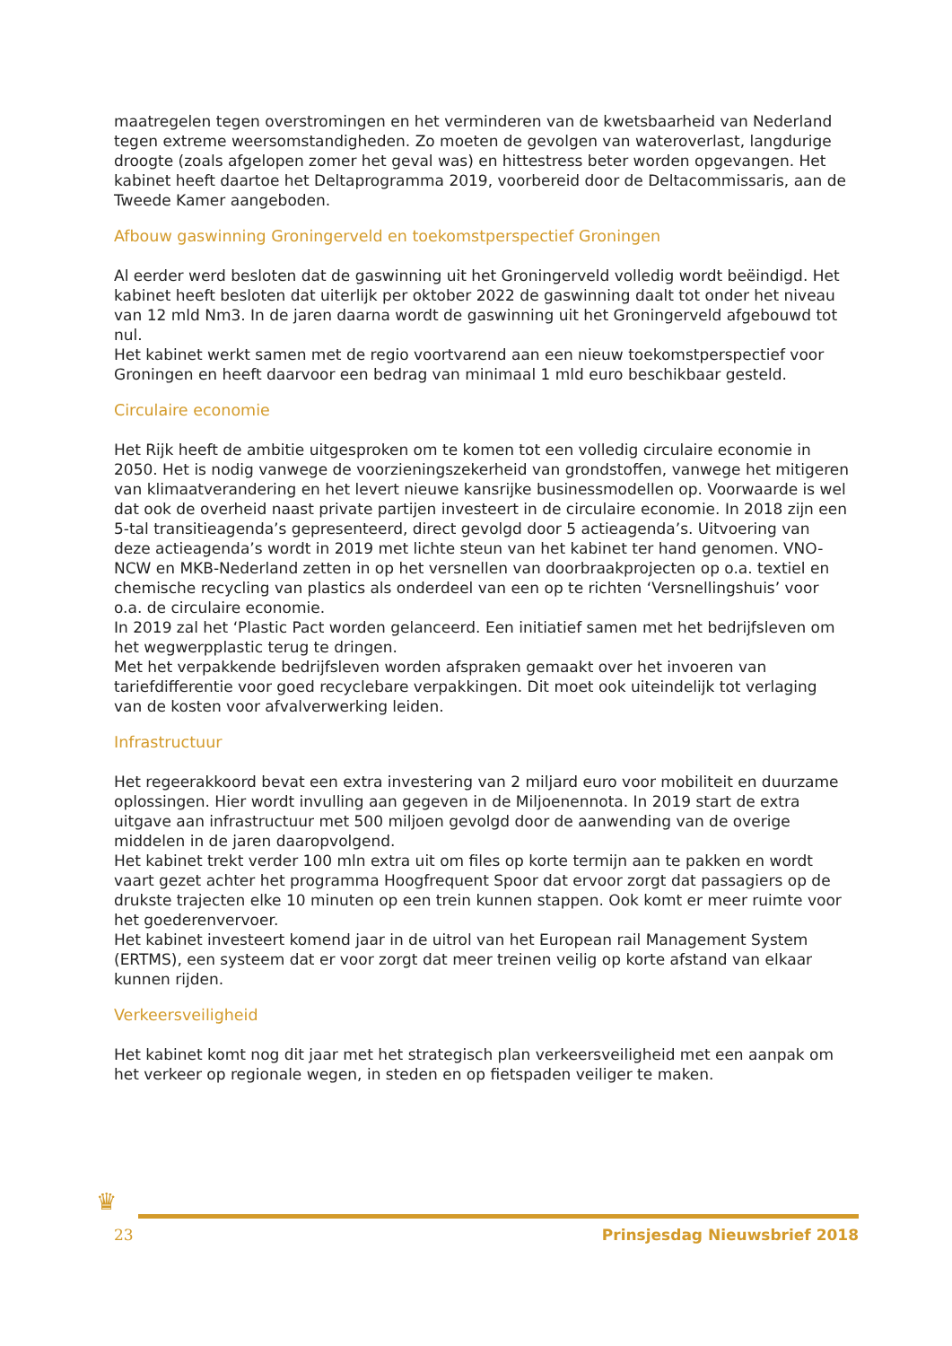maatregelen tegen overstromingen en het verminderen van de kwetsbaarheid van Nederland tegen extreme weersomstandigheden. Zo moeten de gevolgen van wateroverlast, langdurige droogte (zoals afgelopen zomer het geval was) en hittestress beter worden opgevangen. Het kabinet heeft daartoe het Deltaprogramma 2019, voorbereid door de Deltacommissaris, aan de Tweede Kamer aangeboden.
Afbouw gaswinning Groningerveld en toekomstperspectief Groningen
Al eerder werd besloten dat de gaswinning uit het Groningerveld volledig wordt beëindigd. Het kabinet heeft besloten dat uiterlijk per oktober 2022 de gaswinning daalt tot onder het niveau van 12 mld Nm3. In de jaren daarna wordt de gaswinning uit het Groningerveld afgebouwd tot nul.
Het kabinet werkt samen met de regio voortvarend aan een nieuw toekomstperspectief voor Groningen en heeft daarvoor een bedrag van minimaal 1 mld euro beschikbaar gesteld.
Circulaire economie
Het Rijk heeft de ambitie uitgesproken om te komen tot een volledig circulaire economie in 2050. Het is nodig vanwege de voorzieningszekerheid van grondstoffen, vanwege het mitigeren van klimaatverandering en het levert nieuwe kansrijke businessmodellen op. Voorwaarde is wel dat ook de overheid naast private partijen investeert in de circulaire economie. In 2018 zijn een 5-tal transitieagenda’s gepresenteerd, direct gevolgd door 5 actieagenda’s. Uitvoering van deze actieagenda’s wordt in 2019 met lichte steun van het kabinet ter hand genomen. VNO-NCW en MKB-Nederland zetten in op het versnellen van doorbraakprojecten op o.a. textiel en chemische recycling van plastics als onderdeel van een op te richten ‘Versnellingshuis’ voor o.a. de circulaire economie.
In 2019 zal het ‘Plastic Pact worden gelanceerd. Een initiatief samen met het bedrijfsleven om het wegwerpplastic terug te dringen.
Met het verpakkende bedrijfsleven worden afspraken gemaakt over het invoeren van tariefdifferentie voor goed recyclebare verpakkingen. Dit moet ook uiteindelijk tot verlaging van de kosten voor afvalverwerking leiden.
Infrastructuur
Het regeerakkoord bevat een extra investering van 2 miljard euro voor mobiliteit en duurzame oplossingen. Hier wordt invulling aan gegeven in de Miljoenennota. In 2019 start de extra uitgave aan infrastructuur met 500 miljoen gevolgd door de aanwending van de overige middelen in de jaren daaropvolgend.
Het kabinet trekt verder 100 mln extra uit om files op korte termijn aan te pakken en wordt vaart gezet achter het programma Hoogfrequent Spoor dat ervoor zorgt dat passagiers op de drukste trajecten elke 10 minuten op een trein kunnen stappen. Ook komt er meer ruimte voor het goederenvervoer.
Het kabinet investeert komend jaar in de uitrol van het European rail Management System (ERTMS), een systeem dat er voor zorgt dat meer treinen veilig op korte afstand van elkaar kunnen rijden.
Verkeersveiligheid
Het kabinet komt nog dit jaar met het strategisch plan verkeersveiligheid met een aanpak om het verkeer op regionale wegen, in steden en op fietspaden veiliger te maken.
♛
23 Prinsjesdag Nieuwsbrief 2018